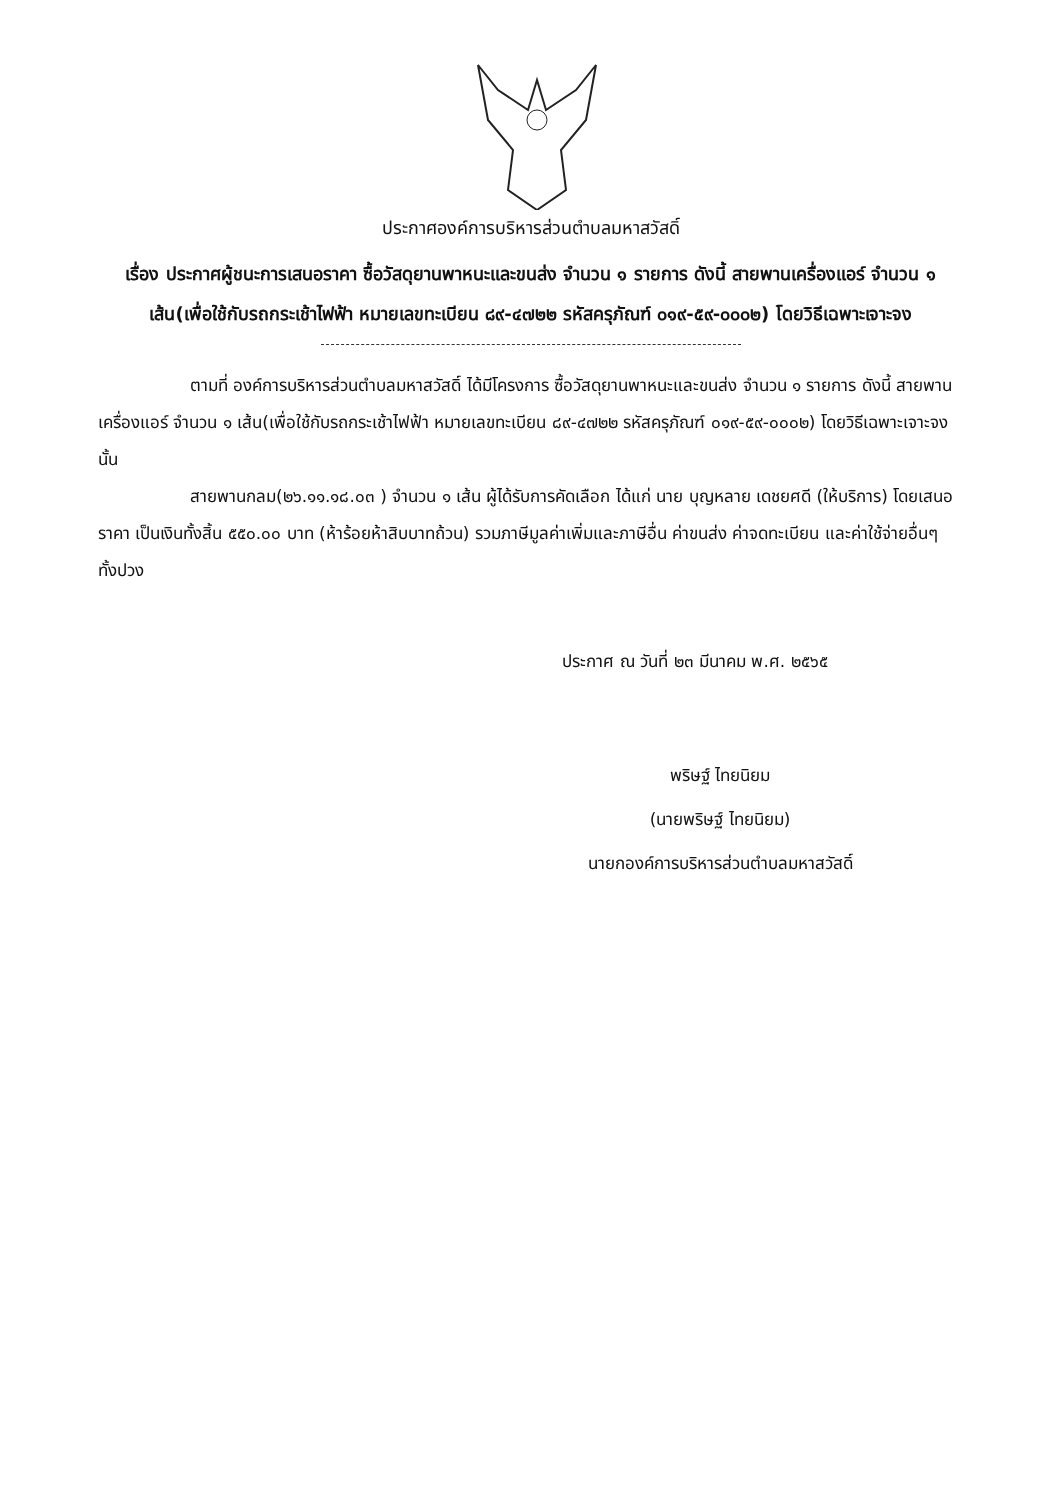ประกาศองค์การบริหารส่วนตำบลมหาสวัสดิ์
เรื่อง ประกาศผู้ชนะการเสนอราคา ซื้อวัสดุยานพาหนะและขนส่ง จำนวน ๑ รายการ ดังนี้ สายพานเครื่องแอร์ จำนวน ๑ เส้น(เพื่อใช้กับรถกระเช้าไฟฟ้า หมายเลขทะเบียน ๘๙-๔๗๒๒ รหัสครุภัณฑ์ ๐๑๙-๕๙-๐๐๐๒) โดยวิธีเฉพาะเจาะจง
ตามที่ องค์การบริหารส่วนตำบลมหาสวัสดิ์ ได้มีโครงการ ซื้อวัสดุยานพาหนะและขนส่ง จำนวน ๑ รายการ ดังนี้ สายพานเครื่องแอร์ จำนวน ๑ เส้น(เพื่อใช้กับรถกระเช้าไฟฟ้า หมายเลขทะเบียน ๘๙-๔๗๒๒ รหัสครุภัณฑ์ ๐๑๙-๕๙-๐๐๐๒) โดยวิธีเฉพาะเจาะจง นั้น
สายพานกลม(๒๖.๑๑.๑๘.๐๓ ) จำนวน ๑ เส้น ผู้ได้รับการคัดเลือก ได้แก่ นาย บุญหลาย เดชยศดี (ให้บริการ) โดยเสนอราคา เป็นเงินทั้งสิ้น ๕๕๐.๐๐ บาท (ห้าร้อยห้าสิบบาทถ้วน) รวมภาษีมูลค่าเพิ่มและภาษีอื่น ค่าขนส่ง ค่าจดทะเบียน และค่าใช้จ่ายอื่นๆ ทั้งปวง
ประกาศ ณ วันที่ ๒๓ มีนาคม พ.ศ. ๒๕๖๕
พริษฐ์ ไทยนิยม
(นายพริษฐ์ ไทยนิยม)
นายกองค์การบริหารส่วนตำบลมหาสวัสดิ์